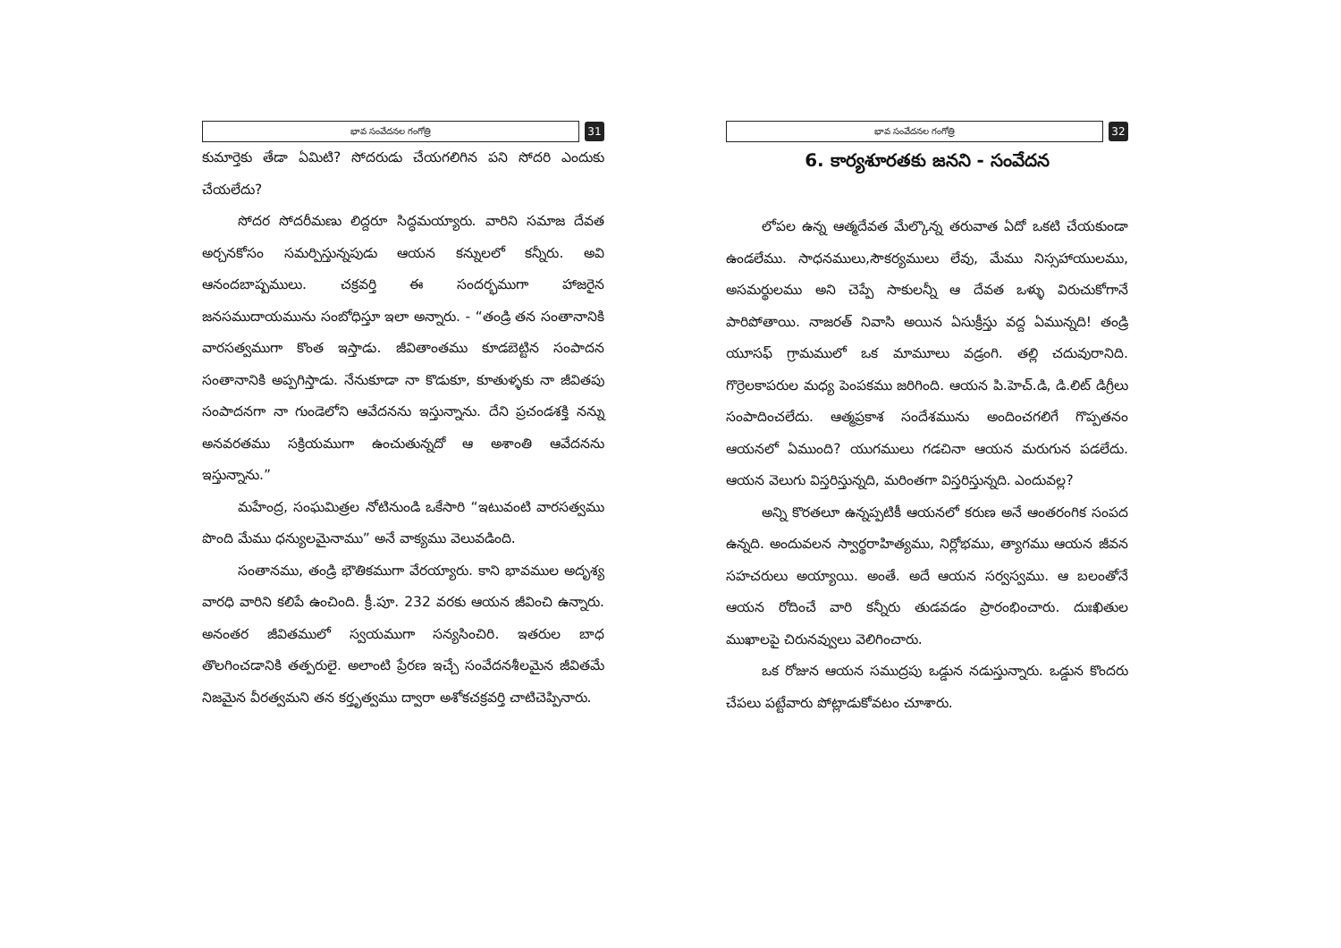భావ సంవేదనల గంగోత్రి
31
కుమార్తెకు తేడా ఏమిటి? సోదరుడు చేయగలిగిన పని సోదరి ఎందుకు చేయలేదు?
సోదర సోదరీమణు లిద్దరూ సిద్ధమయ్యారు. వారిని సమాజ దేవత అర్చనకోసం సమర్పిస్తున్నపుడు ఆయన కన్నులలో కన్నీరు. అవి ఆనందబాష్పములు. చక్రవర్తి ఈ సందర్భముగా హాజరైన జనసముదాయమును సంబోధిస్తూ ఇలా అన్నారు. - “తండ్రి తన సంతానానికి వారసత్వముగా కొంత ఇస్తాడు. జీవితాంతము కూడబెట్టిన సంపాదన సంతానానికి అప్పగిస్తాడు. నేనుకూడా నా కొడుకూ, కూతుళ్ళకు నా జీవితపు సంపాదనగా నా గుండెలోని ఆవేదనను ఇస్తున్నాను. దేని ప్రచండశక్తి నన్ను అనవరతము సక్రియముగా ఉంచుతున్నదో ఆ అశాంతి ఆవేదనను ఇస్తున్నాను.”
మహేంద్ర, సంఘమిత్రల నోటినుండి ఒకేసారి “ఇటువంటి వారసత్వము పొంది మేము ధన్యులమైనాము” అనే వాక్యము వెలువడింది.
సంతానము, తండ్రి భౌతికముగా వేరయ్యారు. కాని భావముల అదృశ్య వారధి వారిని కలిపే ఉంచింది. క్రీ.పూ. 232 వరకు ఆయన జీవించి ఉన్నారు. అనంతర జీవితములో స్వయముగా సన్యసించిరి. ఇతరుల బాధ తొలగించడానికి తత్పరులై. అలాంటి ప్రేరణ ఇచ్చే సంవేదనశీలమైన జీవితమే నిజమైన వీరత్వమని తన కర్తృత్వము ద్వారా అశోకచక్రవర్తి చాటిచెప్పినారు.
భావ సంవేదనల గంగోత్రి
32
6. కార్యశూరతకు జనని - సంవేదన
లోపల ఉన్న ఆత్మదేవత మేల్కొన్న తరువాత ఏదో ఒకటి చేయకుండా ఉండలేము. సాధనములు,సౌకర్యములు లేవు, మేము నిస్సహాయులము, అసమర్థులము అని చెప్పే సాకులన్నీ ఆ దేవత ఒళ్ళు విరుచుకోగానే పారిపోతాయి. నాజరత్ నివాసి అయిన ఏసుక్రీస్తు వద్ద ఏమున్నది! తండ్రి యూసఫ్ గ్రామములో ఒక మామూలు వడ్రంగి. తల్లి చదువురానిది. గొర్రెలకాపరుల మధ్య పెంపకము జరిగింది. ఆయన పి.హెచ్.డి, డి.లిట్ డిగ్రీలు సంపాదించలేదు. ఆత్మప్రకాశ సందేశమును అందించగలిగే గొప్పతనం ఆయనలో ఏముంది? యుగములు గడచినా ఆయన మరుగున పడలేదు. ఆయన వెలుగు విస్తరిస్తున్నది, మరింతగా విస్తరిస్తున్నది. ఎందువల్ల?
అన్ని కొరతలూ ఉన్నప్పటికీ ఆయనలో కరుణ అనే ఆంతరంగిక సంపద ఉన్నది. అందువలన స్వార్థరాహిత్యము, నిర్లోభము, త్యాగము ఆయన జీవన సహచరులు అయ్యాయి. అంతే. అదే ఆయన సర్వస్వము. ఆ బలంతోనే ఆయన రోదించే వారి కన్నీరు తుడవడం ప్రారంభించారు. దుఃఖితుల ముఖాలపై చిరునవ్వులు వెలిగించారు.
ఒక రోజున ఆయన సముద్రపు ఒడ్డున నడుస్తున్నారు. ఒడ్డున కొందరు చేపలు పట్టేవారు పోట్లాడుకోవటం చూశారు.